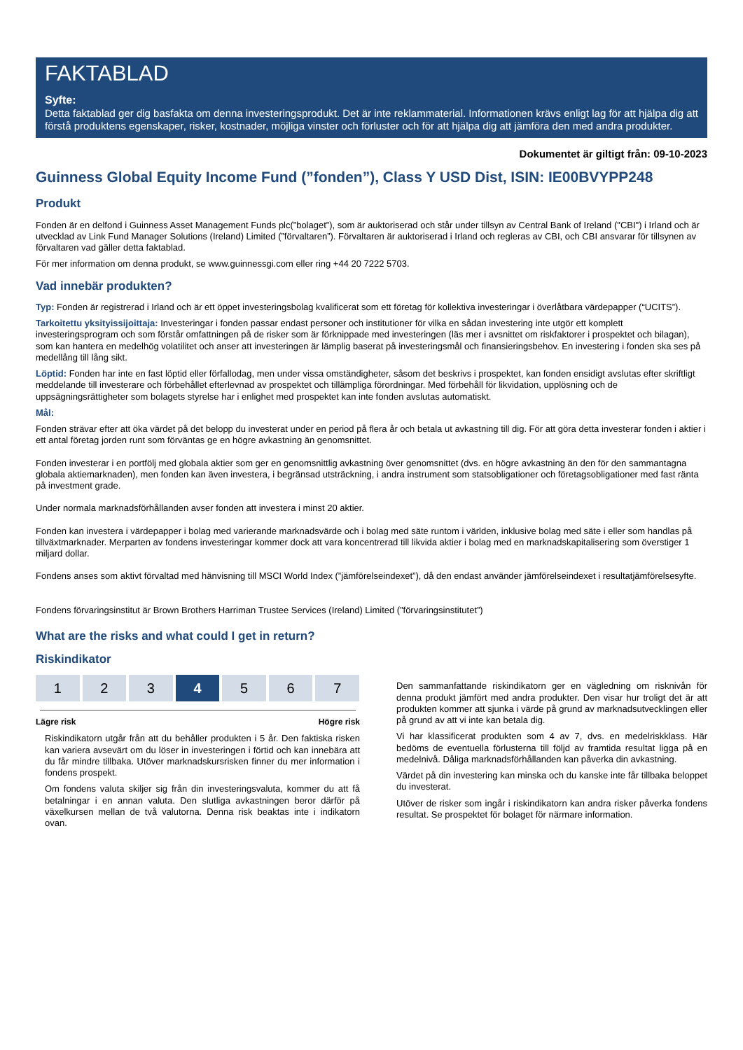FAKTABLAD
Syfte:
Detta faktablad ger dig basfakta om denna investeringsprodukt. Det är inte reklammaterial. Informationen krävs enligt lag för att hjälpa dig att förstå produktens egenskaper, risker, kostnader, möjliga vinster och förluster och för att hjälpa dig att jämföra den med andra produkter.
Dokumentet är giltigt från: 09-10-2023
Guinness Global Equity Income Fund (”fonden”), Class Y USD Dist, ISIN: IE00BVYPP248
Produkt
Fonden är en delfond i Guinness Asset Management Funds plc(”bolaget”), som är auktoriserad och står under tillsyn av Central Bank of Ireland ("CBI") i Irland och är utvecklad av Link Fund Manager Solutions (Ireland) Limited (”förvaltaren”). Förvaltaren är auktoriserad i Irland och regleras av CBI, och CBI ansvarar för tillsynen av förvaltaren vad gäller detta faktablad.
För mer information om denna produkt, se www.guinnessgi.com eller ring +44 20 7222 5703.
Vad innebär produkten?
Typ: Fonden är registrerad i Irland och är ett öppet investeringsbolag kvalificerat som ett företag för kollektiva investeringar i överlåtbara värdepapper (“UCITS”).
Tarkoitettu yksityissijoittaja: Investeringar i fonden passar endast personer och institutioner för vilka en sådan investering inte utgör ett komplett investeringsprogram och som förstår omfattningen på de risker som är förknippade med investeringen (läs mer i avsnittet om riskfaktorer i prospektet och bilagan), som kan hantera en medelhög volatilitet och anser att investeringen är lämplig baserat på investeringsmål och finansieringsbehov. En investering i fonden ska ses på medellång till lång sikt.
Löptid: Fonden har inte en fast löptid eller förfallodag, men under vissa omständigheter, såsom det beskrivs i prospektet, kan fonden ensidigt avslutas efter skriftligt meddelande till investerare och förbehållet efterlevnad av prospektet och tillämpliga förordningar. Med förbehåll för likvidation, upplösning och de uppsägningsrättigheter som bolagets styrelse har i enlighet med prospektet kan inte fonden avslutas automatiskt.
Mål:
Fonden strävar efter att öka värdet på det belopp du investerat under en period på flera år och betala ut avkastning till dig. För att göra detta investerar fonden i aktier i ett antal företag jorden runt som förväntas ge en högre avkastning än genomsnittet.
Fonden investerar i en portfölj med globala aktier som ger en genomsnittlig avkastning över genomsnittet (dvs. en högre avkastning än den för den sammantagna globala aktiemarknaden), men fonden kan även investera, i begränsad utsträckning, i andra instrument som statsobligationer och företagsobligationer med fast ränta på investment grade.
Under normala marknadsförhållanden avser fonden att investera i minst 20 aktier.
Fonden kan investera i värdepapper i bolag med varierande marknadsvärde och i bolag med säte runtom i världen, inklusive bolag med säte i eller som handlas på tillväxtmarknader. Merparten av fondens investeringar kommer dock att vara koncentrerad till likvida aktier i bolag med en marknadskapitalisering som överstiger 1 miljard dollar.
Fondens anses som aktivt förvaltad med hänvisning till MSCI World Index (”jämförelseindexet”), då den endast använder jämförelseindexet i resultatjämförelsesyfte.
Fondens förvaringsinstitut är Brown Brothers Harriman Trustee Services (Ireland) Limited (”förvaringsinstitutet”)
What are the risks and what could I get in return?
Riskindikator
| 1 | 2 | 3 | 4 | 5 | 6 | 7 |
Lägre risk Högre risk
Riskindikatorn utgår från att du behåller produkten i 5 år. Den faktiska risken kan variera avsevärt om du löser in investeringen i förtid och kan innebära att du får mindre tillbaka. Utöver marknadskursrisken finner du mer information i fondens prospekt.
Om fondens valuta skiljer sig från din investeringsvaluta, kommer du att få betalningar i en annan valuta. Den slutliga avkastningen beror därför på växelkursen mellan de två valutorna. Denna risk beaktas inte i indikatorn ovan.
Den sammanfattande riskindikatorn ger en vägledning om risknivån för denna produkt jämfört med andra produkter. Den visar hur troligt det är att produkten kommer att sjunka i värde på grund av marknadsutvecklingen eller på grund av att vi inte kan betala dig.
Vi har klassificerat produkten som 4 av 7, dvs. en medelriskklass. Här bedöms de eventuella förlusterna till följd av framtida resultat ligga på en medelnivå. Dåliga marknadsförhållanden kan påverka din avkastning.
Värdet på din investering kan minska och du kanske inte får tillbaka beloppet du investerat.
Utöver de risker som ingår i riskindikatorn kan andra risker påverka fondens resultat. Se prospektet för bolaget för närmare information.